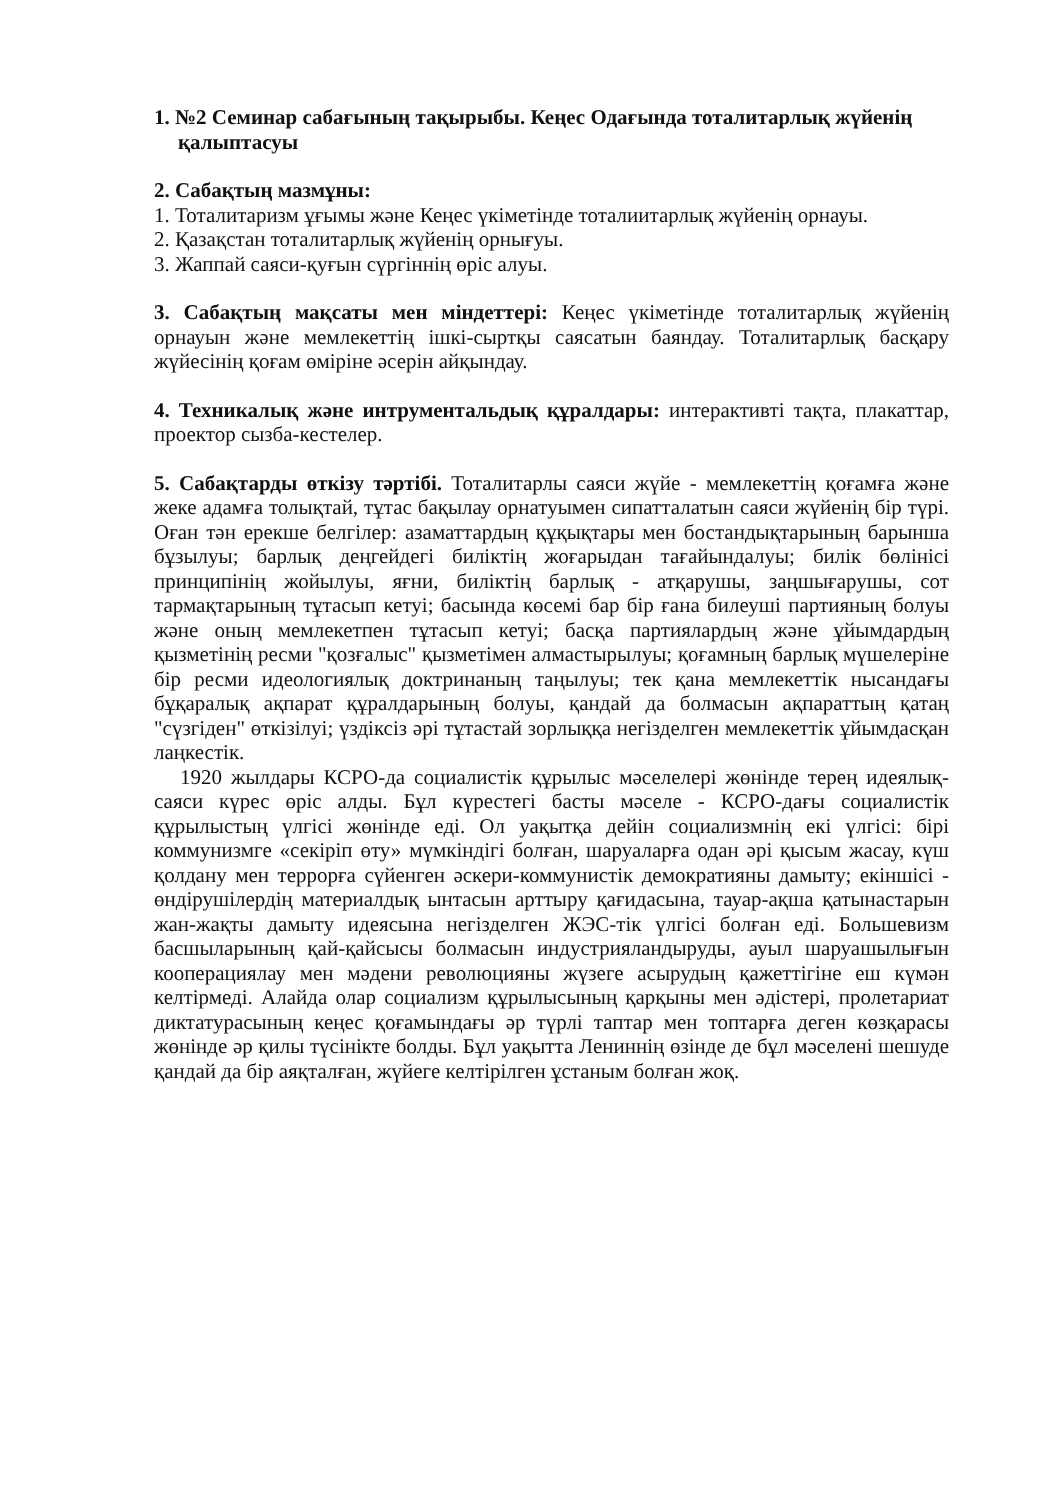1. №2 Семинар сабағының тақырыбы. Кеңес Одағында тоталитарлық жүйенің қалыптасуы
2. Сабақтың мазмұны:
1. Тоталитаризм ұғымы және Кеңес үкіметінде тоталиитарлық жүйенің орнауы.
2. Қазақстан тоталитарлық жүйенің орнығуы.
3. Жаппай саяси-қуғын сүргіннің өріс алуы.
3. Сабақтың мақсаты мен міндеттері: Кеңес үкіметінде тоталитарлық жүйенің орнауын және мемлекеттің ішкі-сыртқы саясатын баяндау. Тоталитарлық басқару жүйесінің қоғам өміріне әсерін айқындау.
4. Техникалық және интрументальдық құралдары: интерактивті тақта, плакаттар, проектор сызба-кестелер.
5. Сабақтарды өткізу тәртібі. Тоталитарлы саяси жүйе - мемлекеттің қоғамға және жеке адамға толықтай, тұтас бақылау орнатуымен сипатталатын саяси жүйенің бір түрі. Оған тән ерекше белгілер: азаматтардың құқықтары мен бостандықтарының барынша бұзылуы; барлық деңгейдегі биліктің жоғарыдан тағайындалуы; билік бөлінісі принципінің жойылуы, яғни, биліктің барлық - атқарушы, заңшығарушы, сот тармақтарының тұтасып кетуі; басында көсемі бар бір ғана билеуші партияның болуы және оның мемлекетпен тұтасып кетуі; басқа партиялардың және ұйымдардың қызметінің ресми "қозғалыс" қызметімен алмастырылуы; қоғамның барлық мүшелеріне бір ресми идеологиялық доктринаның таңылуы; тек қана мемлекеттік нысандағы бұқаралық ақпарат құралдарының болуы, қандай да болмасын ақпараттың қатаң "сүзгіден" өткізілуі; үздіксіз әрі тұтастай зорлыққа негізделген мемлекеттік ұйымдасқан лаңкестік.
1920 жылдары КСРО-да социалистік құрылыс мәселелері жөнінде терең идеялық-саяси күрес өріс алды. Бұл күрестегі басты мәселе - КСРО-дағы социалистік құрылыстың үлгісі жөнінде еді. Ол уақытқа дейін социализмнің екі үлгісі: бірі коммунизмге «секіріп өту» мүмкіндігі болған, шаруаларға одан әрі қысым жасау, күш қолдану мен террорға сүйенген әскери-коммунистік демократияны дамыту; екіншісі - өндірушілердің материалдық ынтасын арттыру қағидасына, тауар-ақша қатынастарын жан-жақты дамыту идеясына негізделген ЖЭС-тік үлгісі болған еді. Большевизм басшыларының қай-қайсысы болмасын индустрияландыруды, ауыл шаруашылығын кооперациялау мен мәдени революцияны жүзеге асырудың қажеттігіне еш күмән келтірмеді. Алайда олар социализм құрылысының қарқыны мен әдістері, пролетариат диктатурасының кеңес қоғамындағы әр түрлі таптар мен топтарға деген көзқарасы жөнінде әр қилы түсінікте болды. Бұл уақытта Лениннің өзінде де бұл мәселені шешуде қандай да бір аяқталған, жүйеге келтірілген ұстаным болған жоқ.